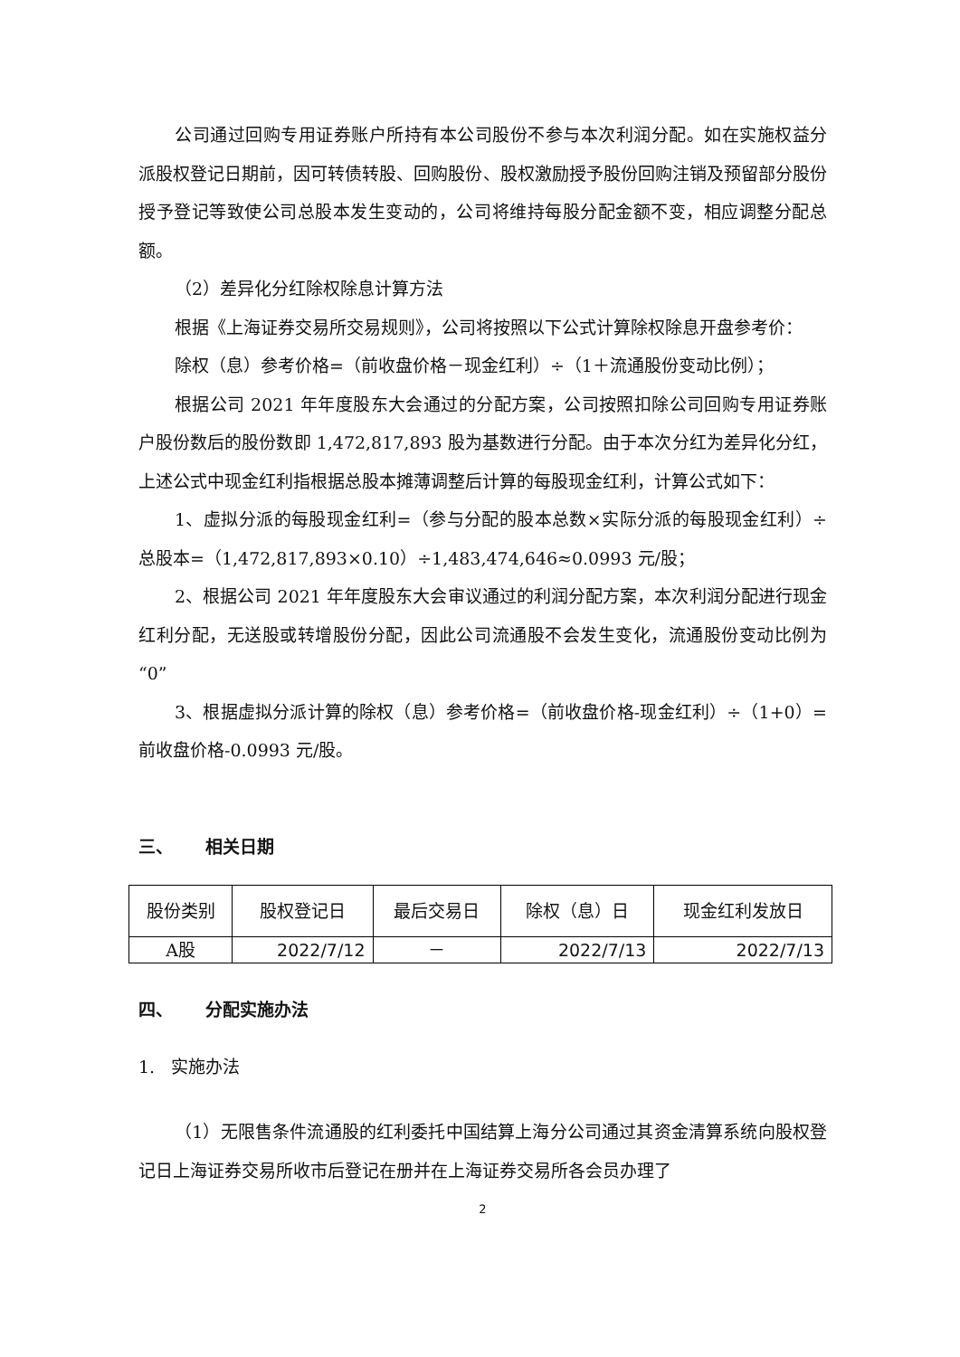公司通过回购专用证券账户所持有本公司股份不参与本次利润分配。如在实施权益分派股权登记日期前，因可转债转股、回购股份、股权激励授予股份回购注销及预留部分股份授予登记等致使公司总股本发生变动的，公司将维持每股分配金额不变，相应调整分配总额。
（2）差异化分红除权除息计算方法
根据《上海证券交易所交易规则》，公司将按照以下公式计算除权除息开盘参考价：
除权（息）参考价格=（前收盘价格－现金红利）÷（1＋流通股份变动比例）；
根据公司 2021 年年度股东大会通过的分配方案，公司按照扣除公司回购专用证券账户股份数后的股份数即 1,472,817,893 股为基数进行分配。由于本次分红为差异化分红，上述公式中现金红利指根据总股本摊薄调整后计算的每股现金红利，计算公式如下：
1、虚拟分派的每股现金红利=（参与分配的股本总数×实际分派的每股现金红利）÷总股本=（1,472,817,893×0.10）÷1,483,474,646≈0.0993 元/股；
2、根据公司 2021 年年度股东大会审议通过的利润分配方案，本次利润分配进行现金红利分配，无送股或转增股份分配，因此公司流通股不会发生变化，流通股份变动比例为“0”
3、根据虚拟分派计算的除权（息）参考价格=（前收盘价格-现金红利）÷（1+0）=前收盘价格-0.0993 元/股。
三、 相关日期
| 股份类别 | 股权登记日 | 最后交易日 | 除权（息）日 | 现金红利发放日 |
| A股 | 2022/7/12 | － | 2022/7/13 | 2022/7/13 |
四、 分配实施办法
1. 实施办法
（1）无限售条件流通股的红利委托中国结算上海分公司通过其资金清算系统向股权登记日上海证券交易所收市后登记在册并在上海证券交易所各会员办理了
2